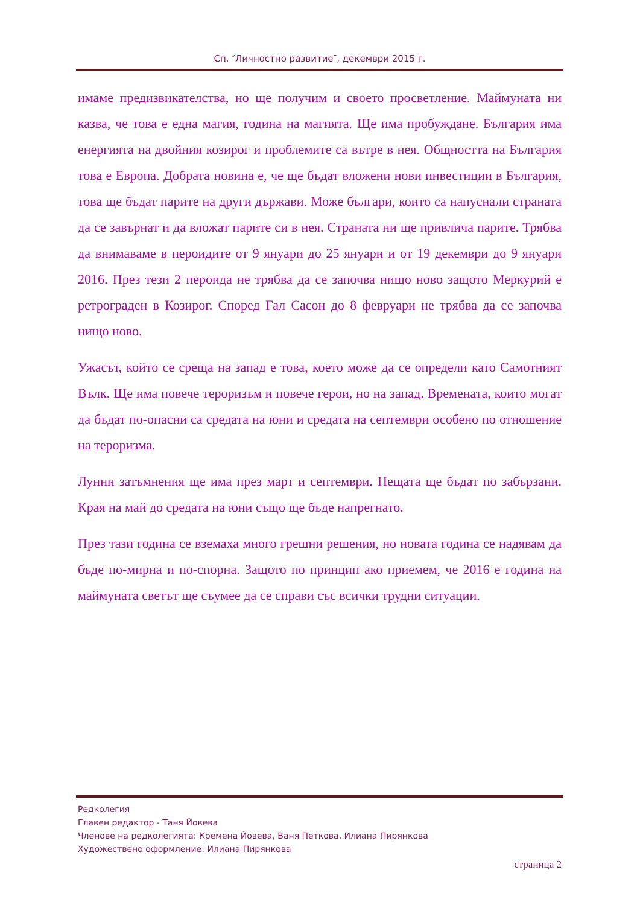Сп. ″Личностно развитие″, декември 2015 г.
имаме предизвикателства, но ще получим и своето просветление. Маймуната ни казва, че това е една магия, година на магията. Ще има пробуждане. България има енергията на двойния козирог и проблемите са вътре в нея. Общността на България това е Европа. Добрата новина е, че ще бъдат вложени нови инвестиции в България, това ще бъдат парите на други държави. Може българи, които са напуснали страната да се завърнат и да вложат парите си в нея. Страната ни ще привлича парите. Трябва да внимаваме в пероидите от 9 януари до 25 януари и от 19 декември до 9 януари 2016. През тези 2 пероида не трябва да се започва нищо ново защото Меркурий е ретрограден в Козирог. Според Гал Сасон до 8 февруари не трябва да се започва нищо ново.
Ужасът, който се среща на запад е това, което може да се определи като Самотният Вълк. Ще има повече тероризъм и повече герои, но на запад. Времената, които могат да бъдат по-опасни са средата на юни и средата на септември особено по отношение на тероризма.
Лунни затъмнения ще има през март и септември. Нещата ще бъдат по забързани. Края на май до средата на юни също ще бъде напрегнато.
През тази година се вземаха много грешни решения, но новата година се надявам да бъде по-мирна и по-спорна. Защото по принцип ако приемем, че 2016 е година на маймуната светът ще съумее да се справи със всички трудни ситуации.
Редколегия
Главен редактор - Таня Йовева
Членове на редколегията: Кремена Йовева, Ваня Петкова, Илиана Пирянкова
Художествено оформление: Илиана Пирянкова
страница 2